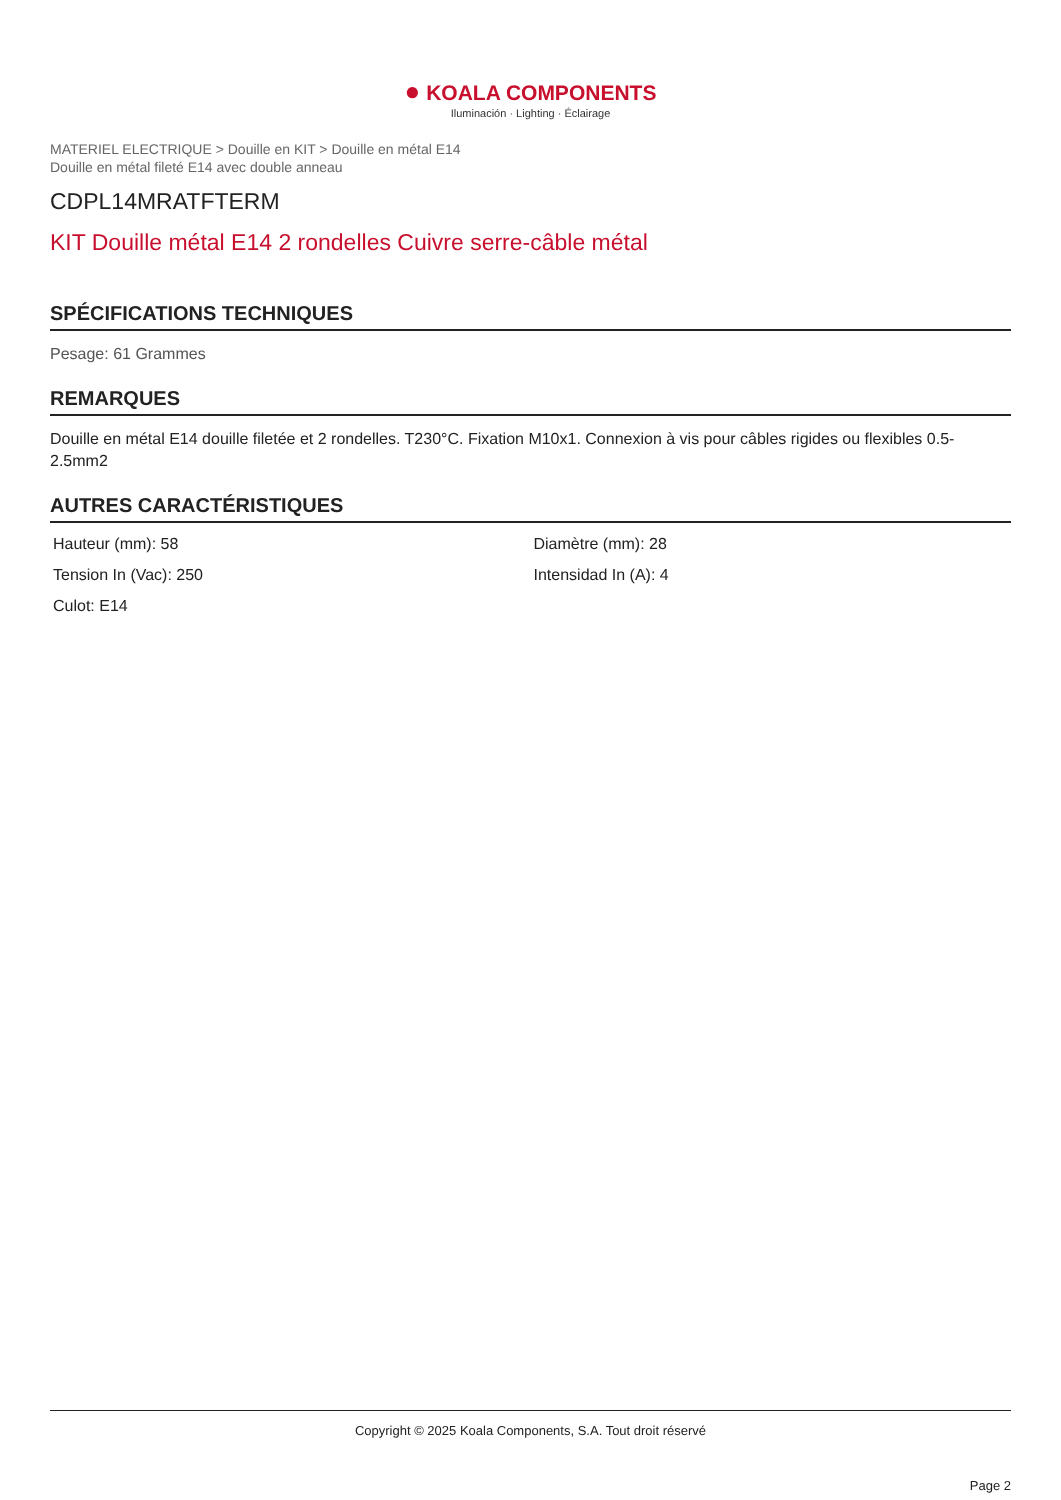● KOALA COMPONENTS
Iluminación · Lighting · Éclairage
MATERIEL ELECTRIQUE > Douille en KIT > Douille en métal E14
Douille en métal fileté E14 avec double anneau
CDPL14MRATFTERM
KIT Douille métal E14 2 rondelles Cuivre serre-câble métal
SPÉCIFICATIONS TECHNIQUES
Pesage: 61 Grammes
REMARQUES
Douille en métal E14 douille filetée et 2 rondelles. T230°C. Fixation M10x1. Connexion à vis pour câbles rigides ou flexibles 0.5-2.5mm2
AUTRES CARACTÉRISTIQUES
| Hauteur (mm): 58 | Diamètre (mm): 28 |
| Tension In (Vac): 250 | Intensidad In (A): 4 |
| Culot: E14 | |
Copyright © 2025 Koala Components, S.A. Tout droit réservé
Page 2